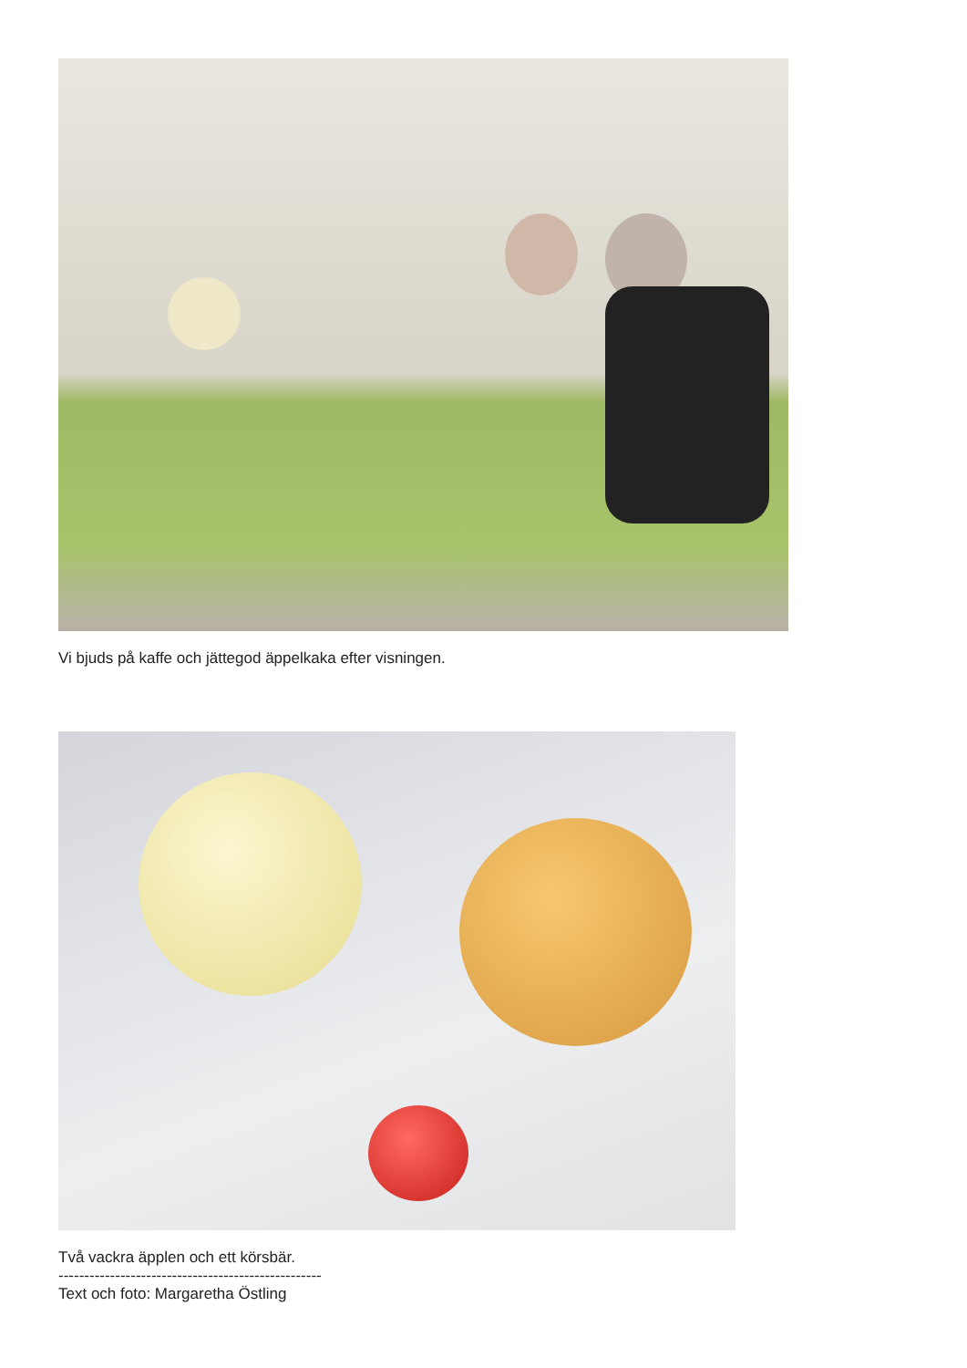Vi bjuds på kaffe och jättegod äppelkaka efter visningen.
Två vackra äpplen och ett körsbär.
---------------------------------------------------
Text och foto: Margaretha Östling